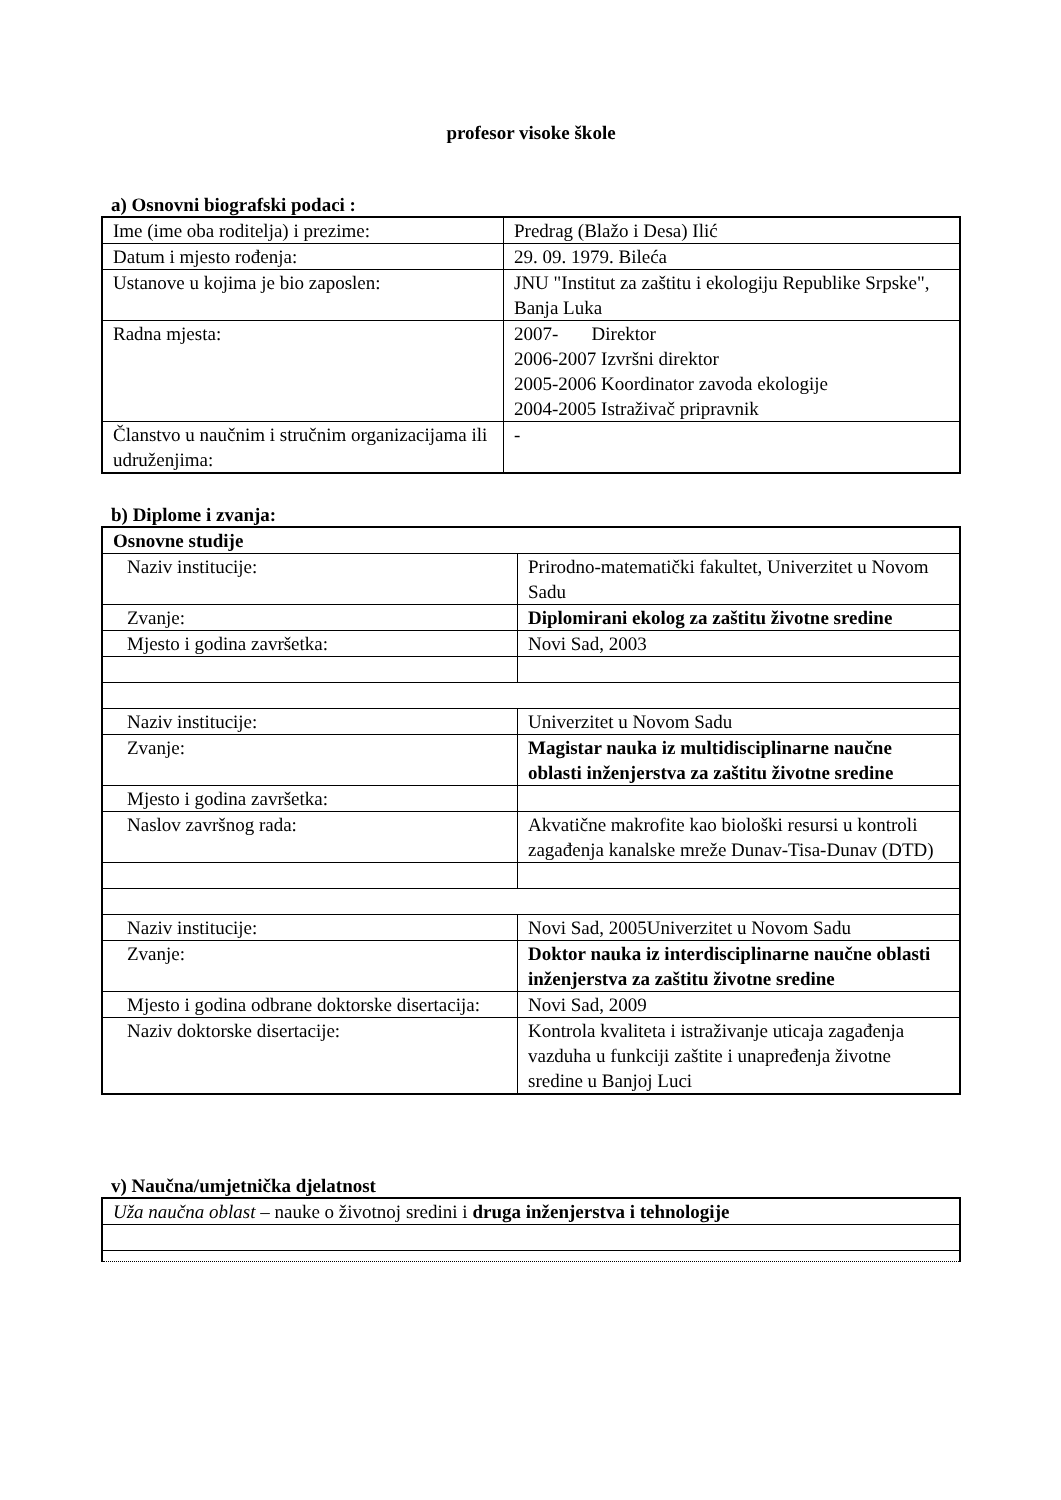profesor visoke škole
a) Osnovni biografski podaci :
| Ime (ime oba roditelja) i prezime: | Predrag (Blažo i Desa) Ilić |
| Datum i mjesto rođenja: | 29. 09. 1979. Bileća |
| Ustanove u kojima je bio zaposlen: | JNU "Institut za zaštitu i ekologiju Republike Srpske", Banja Luka |
| Radna mjesta: | 2007- Direktor 2006-2007 Izvršni direktor 2005-2006 Koordinator zavoda ekologije 2004-2005 Istraživač pripravnik |
| Članstvo u naučnim i stručnim organizacijama ili udruženjima: | - |
b) Diplome i zvanja:
| Osnovne studije | |
| Naziv institucije: | Prirodno-matematički fakultet, Univerzitet u Novom Sadu |
| Zvanje: | Diplomirani ekolog za zaštitu životne sredine |
| Mjesto i godina završetka: | Novi Sad, 2003 |
| Naziv institucije: | Univerzitet u Novom Sadu |
| Zvanje: | Magistar nauka iz multidisciplinarne naučne oblasti inženjerstva za zaštitu životne sredine |
| Mjesto i godina završetka: | |
| Naslov završnog rada: | Akvatične makrofite kao biološki resursi u kontroli zagađenja kanalske mreže Dunav-Tisa-Dunav (DTD) |
| Naziv institucije: | Novi Sad, 2005Univerzitet u Novom Sadu |
| Zvanje: | Doktor nauka iz interdisciplinarne naučne oblasti inženjerstva za zaštitu životne sredine |
| Mjesto i godina odbrane doktorske disertacija: | Novi Sad, 2009 |
| Naziv doktorske disertacije: | Kontrola kvaliteta i istraživanje uticaja zagađenja vazduha u funkciji zaštite i unapređenja životne sredine u Banjoj Luci |
v) Naučna/umjetnička djelatnost
| Uža naučna oblast – nauke o životnoj sredini i druga inženjerstva i tehnologije |